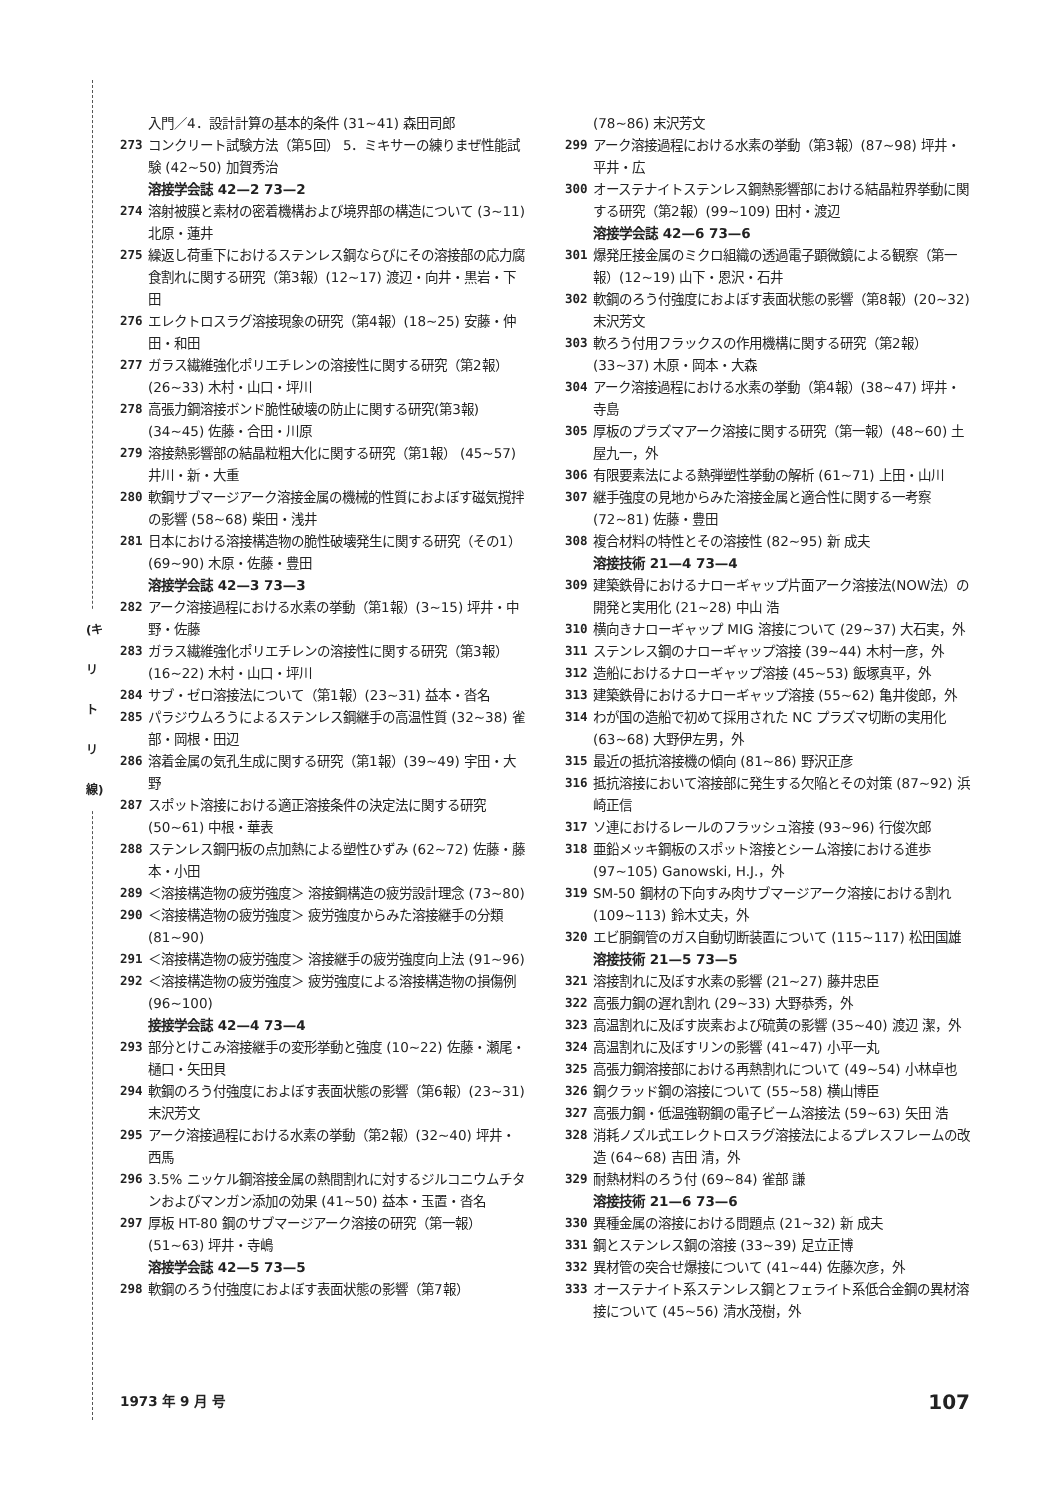(キリトリ線)
入門／4．設計計算の基本的条件 (31~41) 森田司郎
273 コンクリート試験方法（第5回） 5．ミキサーの練りまぜ性能試験 (42~50) 加賀秀治
溶接学会誌 42—2 73—2
274 溶射被膜と素材の密着機構および境界部の構造について (3~11) 北原・蓮井
275 繰返し荷重下におけるステンレス鋼ならびにその溶接部の応力腐食割れに関する研究（第3報）(12~17) 渡辺・向井・黒岩・下田
276 エレクトロスラグ溶接現象の研究（第4報）(18~25) 安藤・仲田・和田
277 ガラス繊維強化ポリエチレンの溶接性に関する研究（第2報）(26~33) 木村・山口・坪川
278 高張力鋼溶接ボンド脆性破壊の防止に関する研究(第3報) (34~45) 佐藤・合田・川原
279 溶接熱影響部の結晶粒粗大化に関する研究（第1報） (45~57) 井川・新・大重
280 軟鋼サブマージアーク溶接金属の機械的性質におよぼす磁気撹拌の影響 (58~68) 柴田・浅井
281 日本における溶接構造物の脆性破壊発生に関する研究（その1）(69~90) 木原・佐藤・豊田
溶接学会誌 42—3 73—3
282 アーク溶接過程における水素の挙動（第1報）(3~15) 坪井・中野・佐藤
283 ガラス繊維強化ポリエチレンの溶接性に関する研究（第3報）(16~22) 木村・山口・坪川
284 サブ・ゼロ溶接法について（第1報）(23~31) 益本・沓名
285 パラジウムろうによるステンレス鋼継手の高温性質 (32~38) 雀部・岡根・田辺
286 溶着金属の気孔生成に関する研究（第1報）(39~49) 宇田・大野
287 スポット溶接における適正溶接条件の決定法に関する研究 (50~61) 中根・華表
288 ステンレス鋼円板の点加熱による塑性ひずみ (62~72) 佐藤・藤本・小田
289 ＜溶接構造物の疲労強度＞ 溶接鋼構造の疲労設計理念 (73~80)
290 ＜溶接構造物の疲労強度＞ 疲労強度からみた溶接継手の分類 (81~90)
291 ＜溶接構造物の疲労強度＞ 溶接継手の疲労強度向上法 (91~96)
292 ＜溶接構造物の疲労強度＞ 疲労強度による溶接構造物の損傷例 (96~100)
接接学会誌 42—4 73—4
293 部分とけこみ溶接継手の変形挙動と強度 (10~22) 佐藤・瀬尾・樋口・矢田貝
294 軟鋼のろう付強度におよぼす表面状態の影響（第6報）(23~31) 末沢芳文
295 アーク溶接過程における水素の挙動（第2報）(32~40) 坪井・西馬
296 3.5% ニッケル鋼溶接金属の熱間割れに対するジルコニウムチタンおよびマンガン添加の効果 (41~50) 益本・玉置・沓名
297 厚板 HT-80 鋼のサブマージアーク溶接の研究（第一報）(51~63) 坪井・寺嶋
溶接学会誌 42—5 73—5
298 軟鋼のろう付強度におよぼす表面状態の影響（第7報）
(78~86) 末沢芳文
299 アーク溶接過程における水素の挙動（第3報）(87~98) 坪井・平井・広
300 オーステナイトステンレス鋼熱影響部における結晶粒界挙動に関する研究（第2報）(99~109) 田村・渡辺
溶接学会誌 42—6 73—6
301 爆発圧接金属のミクロ組織の透過電子顕微鏡による観察（第一報）(12~19) 山下・恩沢・石井
302 軟鋼のろう付強度におよぼす表面状態の影響（第8報）(20~32) 末沢芳文
303 軟ろう付用フラックスの作用機構に関する研究（第2報）(33~37) 木原・岡本・大森
304 アーク溶接過程における水素の挙動（第4報）(38~47) 坪井・寺島
305 厚板のプラズマアーク溶接に関する研究（第一報）(48~60) 土屋九一，外
306 有限要素法による熱弾塑性挙動の解析 (61~71) 上田・山川
307 継手強度の見地からみた溶接金属と適合性に関する一考察 (72~81) 佐藤・豊田
308 複合材料の特性とその溶接性 (82~95) 新 成夫
溶接技術 21—4 73—4
309 建築鉄骨におけるナローギャップ片面アーク溶接法(NOW法）の開発と実用化 (21~28) 中山 浩
310 横向きナローギャップ MIG 溶接について (29~37) 大石実，外
311 ステンレス鋼のナローギャップ溶接 (39~44) 木村一彦，外
312 造船におけるナローギャップ溶接 (45~53) 飯塚真平，外
313 建築鉄骨におけるナローギャップ溶接 (55~62) 亀井俊郎，外
314 わが国の造船で初めて採用された NC プラズマ切断の実用化 (63~68) 大野伊左男，外
315 最近の抵抗溶接機の傾向 (81~86) 野沢正彦
316 抵抗溶接において溶接部に発生する欠陥とその対策 (87~92) 浜崎正信
317 ソ連におけるレールのフラッシュ溶接 (93~96) 行俊次郎
318 亜鉛メッキ鋼板のスポット溶接とシーム溶接における進歩 (97~105) Ganowski, H.J.，外
319 SM-50 鋼材の下向すみ肉サブマージアーク溶接における割れ (109~113) 鈴木丈夫，外
320 エビ胴鋼管のガス自動切断装置について (115~117) 松田国雄
溶接技術 21—5 73—5
321 溶接割れに及ぼす水素の影響 (21~27) 藤井忠臣
322 高張力鋼の遅れ割れ (29~33) 大野恭秀，外
323 高温割れに及ぼす炭素および硫黄の影響 (35~40) 渡辺 潔，外
324 高温割れに及ぼすリンの影響 (41~47) 小平一丸
325 高張力鋼溶接部における再熱割れについて (49~54) 小林卓也
326 鋼クラッド鋼の溶接について (55~58) 横山博臣
327 高張力鋼・低温強靭鋼の電子ビーム溶接法 (59~63) 矢田 浩
328 消耗ノズル式エレクトロスラグ溶接法によるプレスフレームの改造 (64~68) 吉田 清，外
329 耐熱材料のろう付 (69~84) 雀部 謙
溶接技術 21—6 73—6
330 異種金属の溶接における問題点 (21~32) 新 成夫
331 鋼とステンレス鋼の溶接 (33~39) 足立正博
332 異材管の突合せ爆接について (41~44) 佐藤次彦，外
333 オーステナイト系ステンレス鋼とフェライト系低合金鋼の異材溶接について (45~56) 清水茂樹，外
1973 年 9 月 号 107